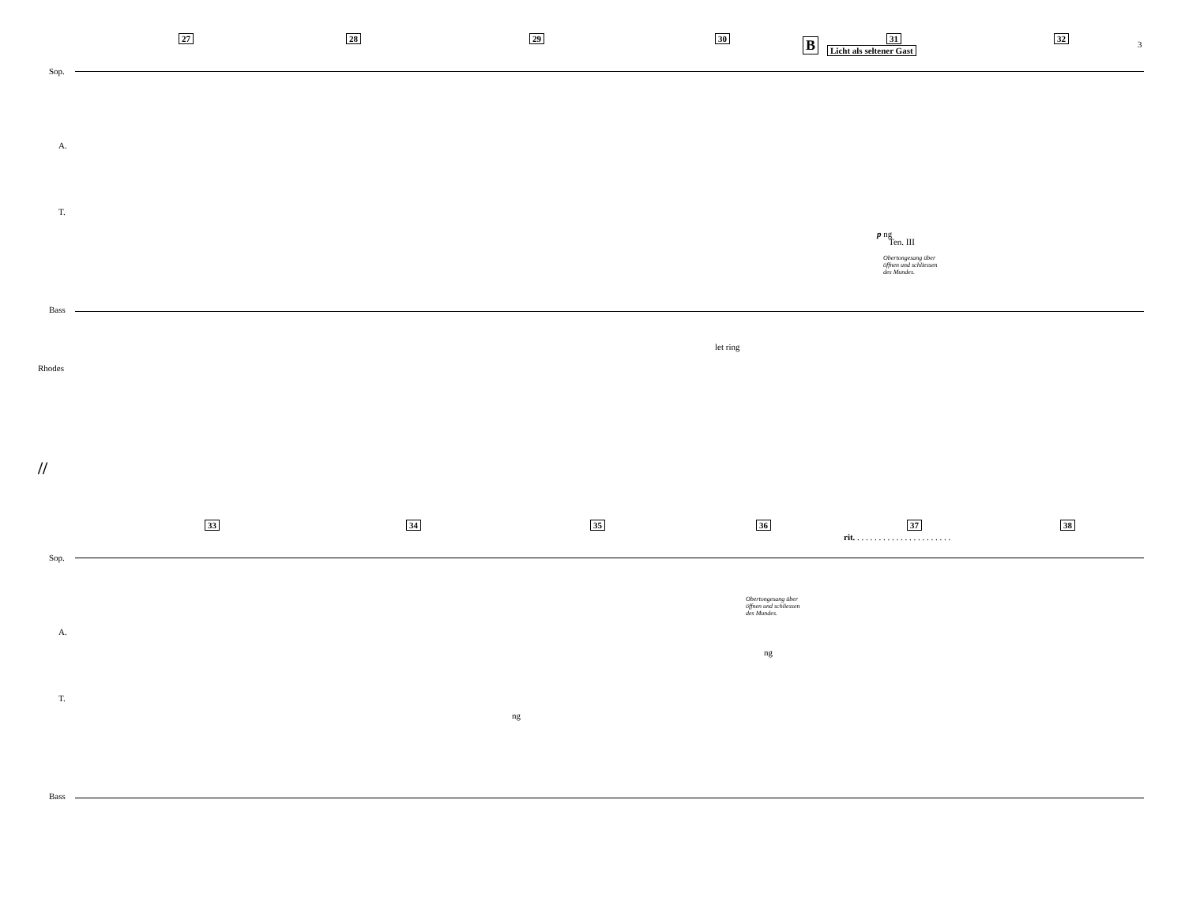3
27 28 29 30 B 31
Licht als seltener Gast
32
Sop.
A.
T.
Bass
Rhodes
p ng
Ten. III
Obertongesang über
öffnen und schliessen
des Mundes.
let ring
//
33 34 35 36 37 38
rit. . . . . . . . . . . . . . . . . . . . . . .
Sop.
A.
T.
Bass
Obertongesang über
öffnen und schliessen
des Mundes.
ng
ng